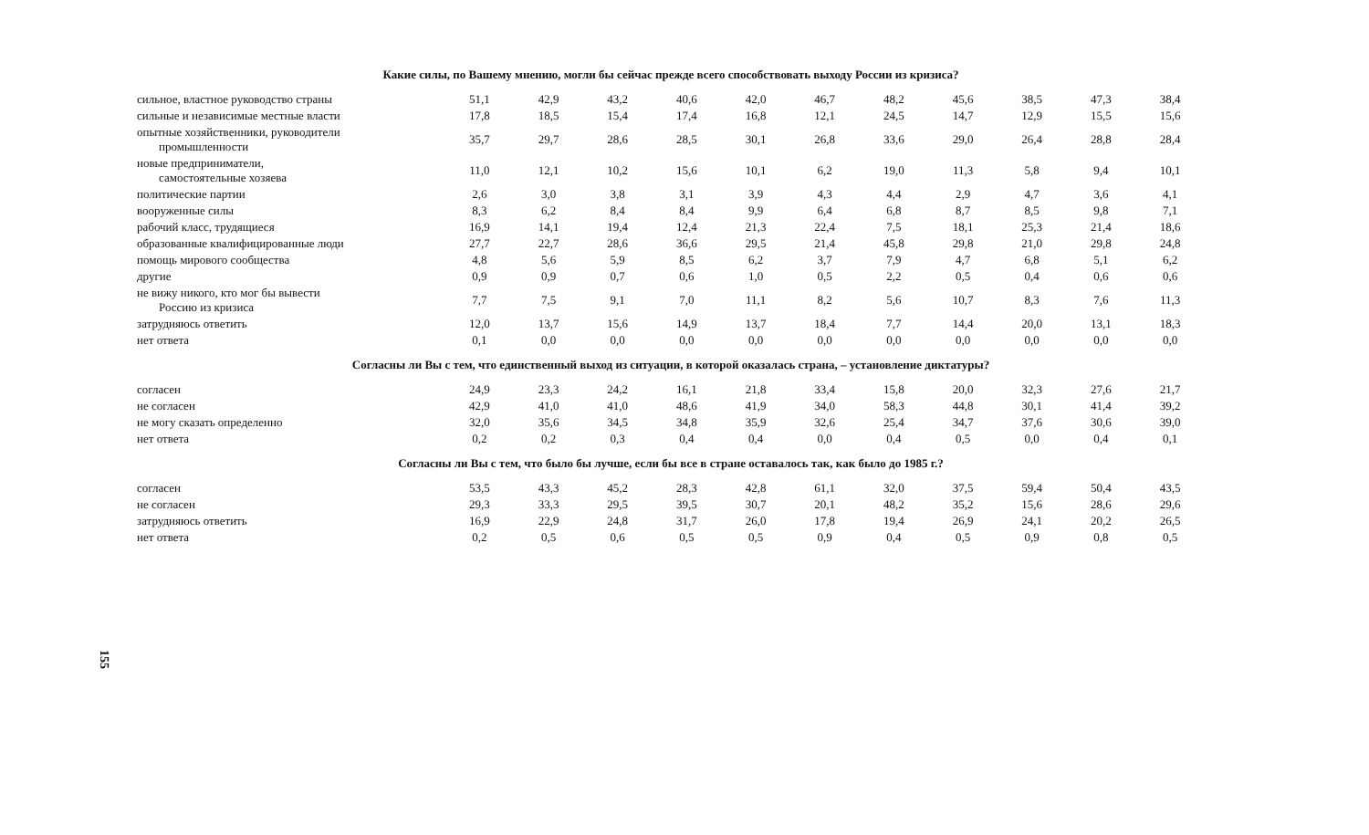Какие силы, по Вашему мнению, могли бы сейчас прежде всего способствовать выходу России из кризиса?
| сильное, властное руководство страны | 51,1 | 42,9 | 43,2 | 40,6 | 42,0 | 46,7 | 48,2 | 45,6 | 38,5 | 47,3 | 38,4 |
| сильные и независимые местные власти | 17,8 | 18,5 | 15,4 | 17,4 | 16,8 | 12,1 | 24,5 | 14,7 | 12,9 | 15,5 | 15,6 |
| опытные хозяйственники, руководители промышленности | 35,7 | 29,7 | 28,6 | 28,5 | 30,1 | 26,8 | 33,6 | 29,0 | 26,4 | 28,8 | 28,4 |
| новые предприниматели, самостоятельные хозяева | 11,0 | 12,1 | 10,2 | 15,6 | 10,1 | 6,2 | 19,0 | 11,3 | 5,8 | 9,4 | 10,1 |
| политические партии | 2,6 | 3,0 | 3,8 | 3,1 | 3,9 | 4,3 | 4,4 | 2,9 | 4,7 | 3,6 | 4,1 |
| вооруженные силы | 8,3 | 6,2 | 8,4 | 8,4 | 9,9 | 6,4 | 6,8 | 8,7 | 8,5 | 9,8 | 7,1 |
| рабочий класс, трудящиеся | 16,9 | 14,1 | 19,4 | 12,4 | 21,3 | 22,4 | 7,5 | 18,1 | 25,3 | 21,4 | 18,6 |
| образованные квалифицированные люди | 27,7 | 22,7 | 28,6 | 36,6 | 29,5 | 21,4 | 45,8 | 29,8 | 21,0 | 29,8 | 24,8 |
| помощь мирового сообщества | 4,8 | 5,6 | 5,9 | 8,5 | 6,2 | 3,7 | 7,9 | 4,7 | 6,8 | 5,1 | 6,2 |
| другие | 0,9 | 0,9 | 0,7 | 0,6 | 1,0 | 0,5 | 2,2 | 0,5 | 0,4 | 0,6 | 0,6 |
| не вижу никого, кто мог бы вывести Россию из кризиса | 7,7 | 7,5 | 9,1 | 7,0 | 11,1 | 8,2 | 5,6 | 10,7 | 8,3 | 7,6 | 11,3 |
| затрудняюсь ответить | 12,0 | 13,7 | 15,6 | 14,9 | 13,7 | 18,4 | 7,7 | 14,4 | 20,0 | 13,1 | 18,3 |
| нет ответа | 0,1 | 0,0 | 0,0 | 0,0 | 0,0 | 0,0 | 0,0 | 0,0 | 0,0 | 0,0 | 0,0 |
Согласны ли Вы с тем, что единственный выход из ситуации, в которой оказалась страна, – установление диктатуры?
| согласен | 24,9 | 23,3 | 24,2 | 16,1 | 21,8 | 33,4 | 15,8 | 20,0 | 32,3 | 27,6 | 21,7 |
| не согласен | 42,9 | 41,0 | 41,0 | 48,6 | 41,9 | 34,0 | 58,3 | 44,8 | 30,1 | 41,4 | 39,2 |
| не могу сказать определенно | 32,0 | 35,6 | 34,5 | 34,8 | 35,9 | 32,6 | 25,4 | 34,7 | 37,6 | 30,6 | 39,0 |
| нет ответа | 0,2 | 0,2 | 0,3 | 0,4 | 0,4 | 0,0 | 0,4 | 0,5 | 0,0 | 0,4 | 0,1 |
Согласны ли Вы с тем, что было бы лучше, если бы все в стране оставалось так, как было до 1985 г.?
| согласен | 53,5 | 43,3 | 45,2 | 28,3 | 42,8 | 61,1 | 32,0 | 37,5 | 59,4 | 50,4 | 43,5 |
| не согласен | 29,3 | 33,3 | 29,5 | 39,5 | 30,7 | 20,1 | 48,2 | 35,2 | 15,6 | 28,6 | 29,6 |
| затрудняюсь ответить | 16,9 | 22,9 | 24,8 | 31,7 | 26,0 | 17,8 | 19,4 | 26,9 | 24,1 | 20,2 | 26,5 |
| нет ответа | 0,2 | 0,5 | 0,6 | 0,5 | 0,5 | 0,9 | 0,4 | 0,5 | 0,9 | 0,8 | 0,5 |
155